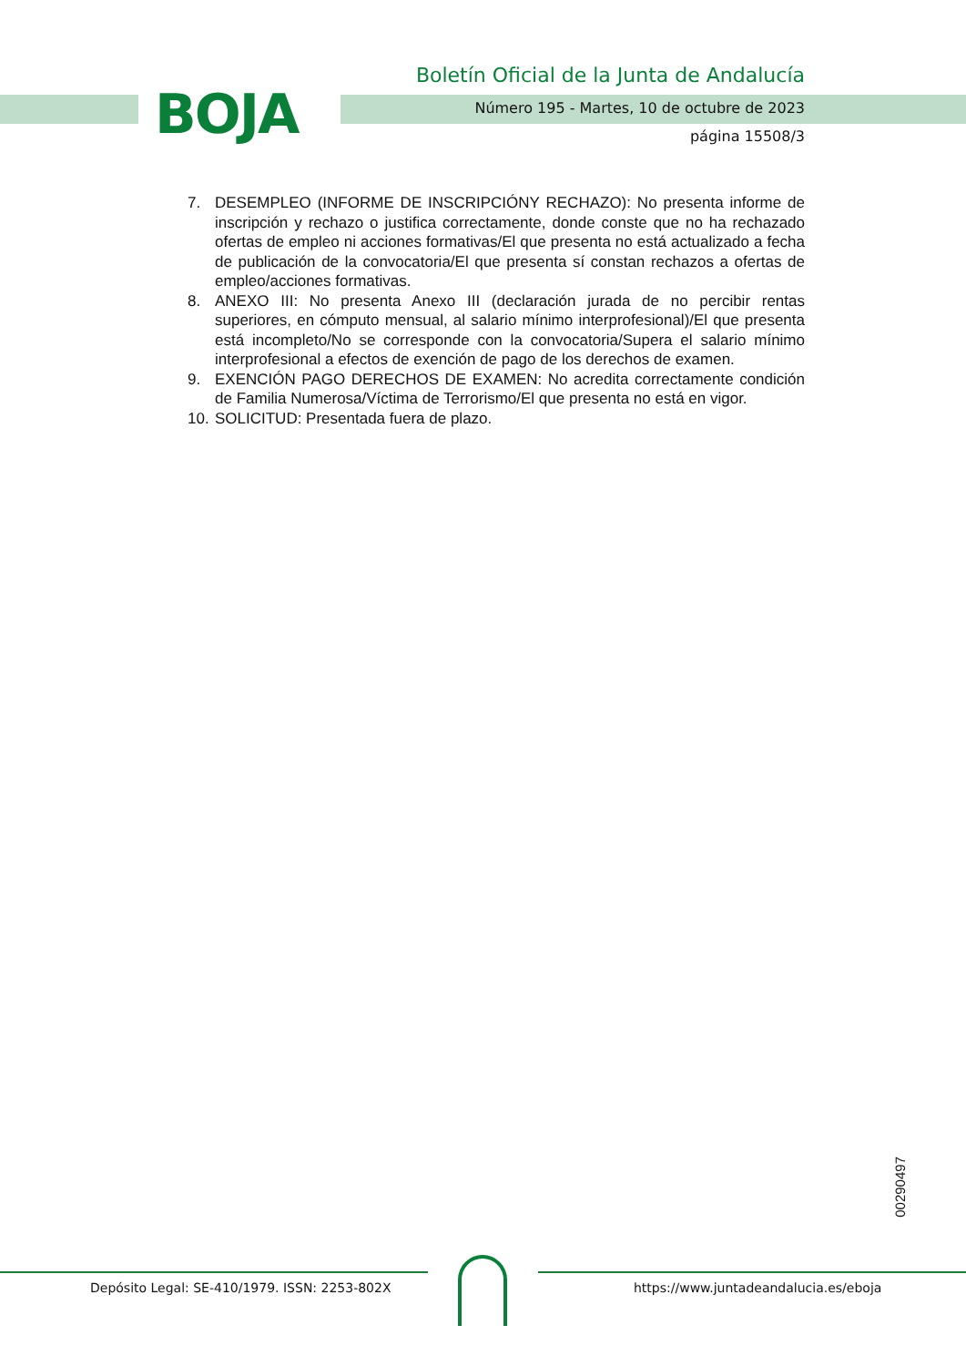BOJA
Boletín Oficial de la Junta de Andalucía
Número 195 - Martes, 10 de octubre de 2023
página 15508/3
7. DESEMPLEO (INFORME DE INSCRIPCIÓNY RECHAZO): No presenta informe de inscripción y rechazo o justifica correctamente, donde conste que no ha rechazado ofertas de empleo ni acciones formativas/El que presenta no está actualizado a fecha de publicación de la convocatoria/El que presenta sí constan rechazos a ofertas de empleo/acciones formativas.
8. ANEXO III: No presenta Anexo III (declaración jurada de no percibir rentas superiores, en cómputo mensual, al salario mínimo interprofesional)/El que presenta está incompleto/No se corresponde con la convocatoria/Supera el salario mínimo interprofesional a efectos de exención de pago de los derechos de examen.
9. EXENCIÓN PAGO DERECHOS DE EXAMEN: No acredita correctamente condición de Familia Numerosa/Víctima de Terrorismo/El que presenta no está en vigor.
10. SOLICITUD: Presentada fuera de plazo.
00290497
Depósito Legal: SE-410/1979. ISSN: 2253-802X
https://www.juntadeandalucia.es/eboja